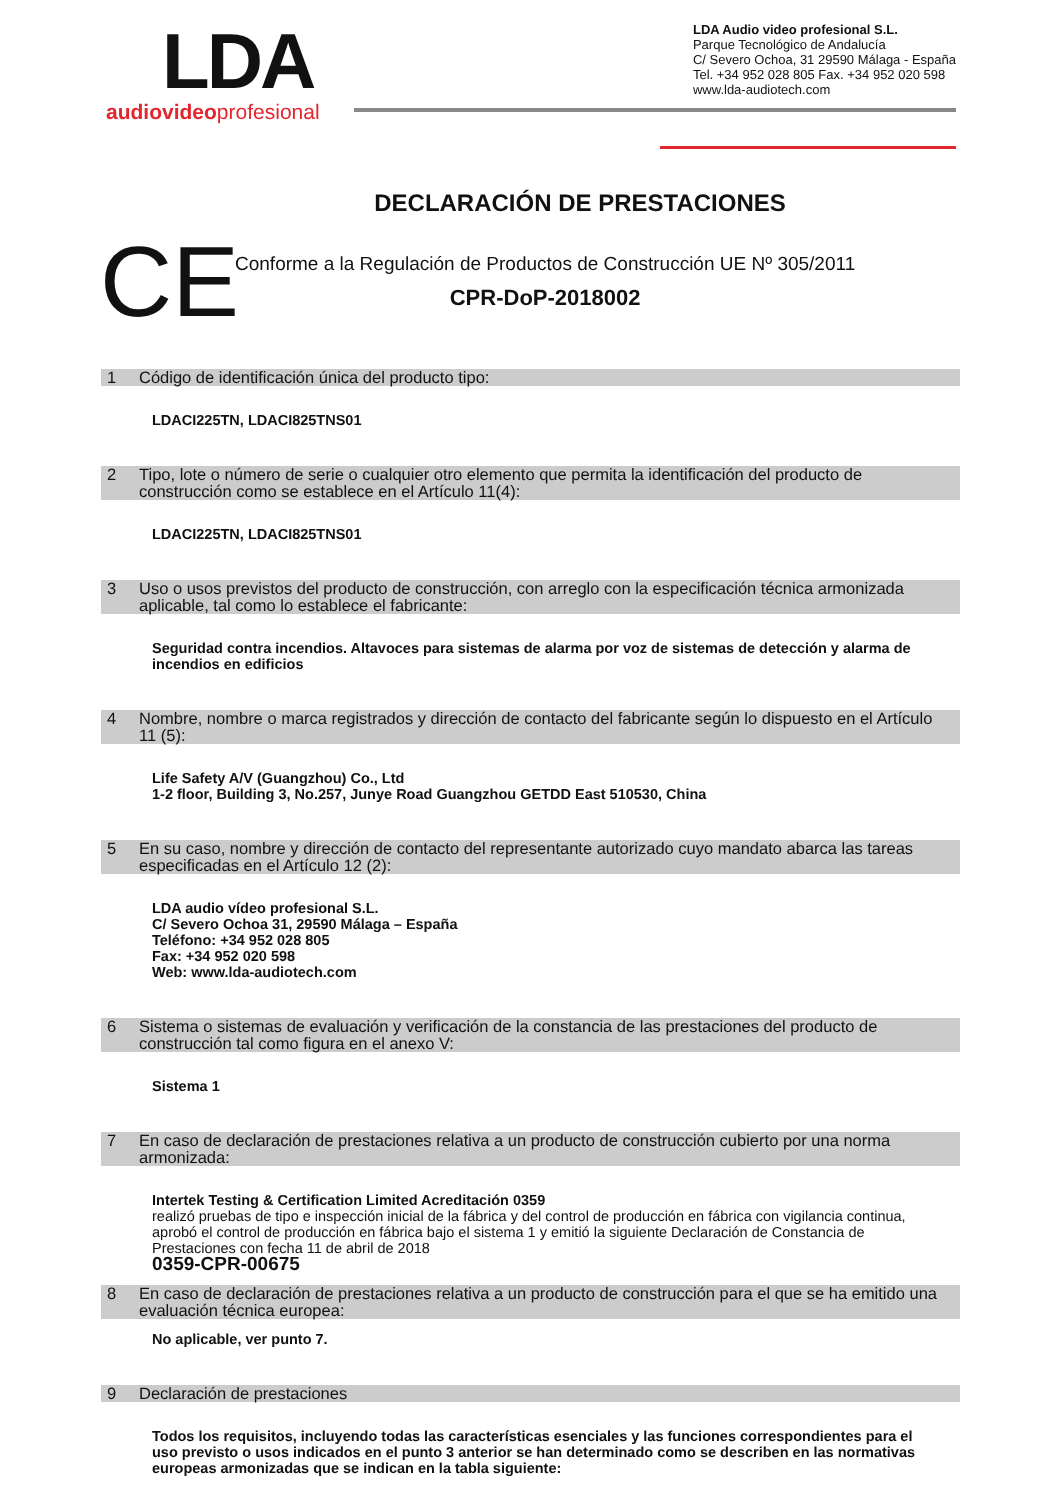LDA
audiovideoprofesional
LDA Audio video profesional S.L.
Parque Tecnológico de Andalucía
C/ Severo Ochoa, 31 29590 Málaga - España
Tel. +34 952 028 805 Fax. +34 952 020 598
www.lda-audiotech.com
DECLARACIÓN DE PRESTACIONES
CE
Conforme a la Regulación de Productos de Construcción UE Nº 305/2011
CPR-DoP-2018002
1 Código de identificación única del producto tipo:
LDACI225TN, LDACI825TNS01
2 Tipo, lote o número de serie o cualquier otro elemento que permita la identificación del producto de construcción como se establece en el Artículo 11(4):
LDACI225TN, LDACI825TNS01
3 Uso o usos previstos del producto de construcción, con arreglo con la especificación técnica armonizada aplicable, tal como lo establece el fabricante:
Seguridad contra incendios. Altavoces para sistemas de alarma por voz de sistemas de detección y alarma de incendios en edificios
4 Nombre, nombre o marca registrados y dirección de contacto del fabricante según lo dispuesto en el Artículo 11 (5):
Life Safety A/V (Guangzhou) Co., Ltd
1-2 floor, Building 3, No.257, Junye Road Guangzhou GETDD East 510530, China
5 En su caso, nombre y dirección de contacto del representante autorizado cuyo mandato abarca las tareas especificadas en el Artículo 12 (2):
LDA audio vídeo profesional S.L.
C/ Severo Ochoa 31, 29590 Málaga – España
Teléfono: +34 952 028 805
Fax: +34 952 020 598
Web: www.lda-audiotech.com
6 Sistema o sistemas de evaluación y verificación de la constancia de las prestaciones del producto de construcción tal como figura en el anexo V:
Sistema 1
7 En caso de declaración de prestaciones relativa a un producto de construcción cubierto por una norma armonizada:
Intertek Testing & Certification Limited Acreditación 0359
realizó pruebas de tipo e inspección inicial de la fábrica y del control de producción en fábrica con vigilancia continua, aprobó el control de producción en fábrica bajo el sistema 1 y emitió la siguiente Declaración de Constancia de Prestaciones con fecha 11 de abril de 2018
0359-CPR-00675
8 En caso de declaración de prestaciones relativa a un producto de construcción para el que se ha emitido una evaluación técnica europea:
No aplicable, ver punto 7.
9 Declaración de prestaciones
Todos los requisitos, incluyendo todas las características esenciales y las funciones correspondientes para el uso previsto o usos indicados en el punto 3 anterior se han determinado como se describen en las normativas europeas armonizadas que se indican en la tabla siguiente: